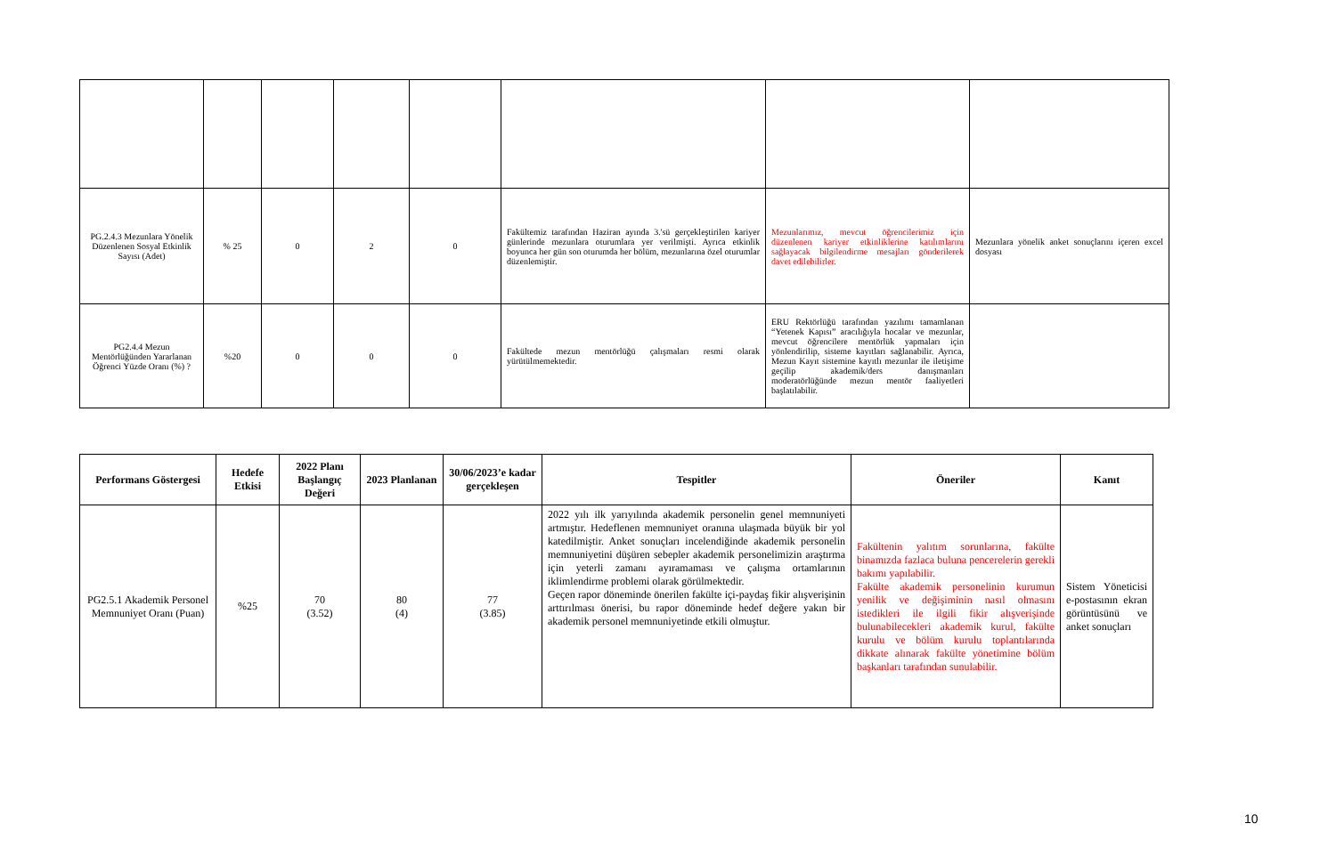| PG.2.4.3 Mezunlara Yönelik Düzenlenen Sosyal Etkinlik Sayısı (Adet) | % 25 | 0 | 2 | 0 | Fakültemiz tarafından Haziran ayında 3.'sü gerçekleştirilen kariyer günlerinde mezunlara oturumlara yer verilmişti. Ayrıca etkinlik boyunca her gün son oturumda her bölüm, mezunlarına özel oturumlar düzenlemiştir. | Mezunlarımız, mevcut öğrencilerimiz için düzenlenen kariyer etkinliklerine katılımlarını sağlayacak bilgilendirme mesajları gönderilerek davet edilebilirler. | Mezunlara yönelik anket sonuçlarını içeren excel dosyası |
| PG2.4.4 Mezun Mentörlüğünden Yararlanan Öğrenci Yüzde Oranı (%) ? | %20 | 0 | 0 | 0 | Fakültede mezun mentörlüğü çalışmaları resmi olarak yürütülmemektedir. | ERU Rektörlüğü tarafından yazılımı tamamlanan “Yetenek Kapısı” aracılığıyla hocalar ve mezunlar, mevcut öğrencilere mentörlük yapmaları için yönlendirilip, sisteme kayıtları sağlanabilir. Ayrıca, Mezun Kayıt sistemine kayıtlı mezunlar ile iletişime geçilip akademik/ders danışmanları moderatörlüğünde mezun mentör faaliyetleri başlatılabilir. | |
| Performans Göstergesi | Hedefe Etkisi | 2022 Planı Başlangıç Değeri | 2023 Planlanan | 30/06/2023’e kadar gerçekleşen | Tespitler | Öneriler | Kanıt |
| --- | --- | --- | --- | --- | --- | --- | --- |
| PG2.5.1 Akademik Personel Memnuniyet Oranı (Puan) | %25 | 70 (3.52) | 80 (4) | 77 (3.85) | 2022 yılı ilk yarıyılında akademik personelin genel memnuniyeti artmıştır. Hedeflenen memnuniyet oranına ulaşmada büyük bir yol katedilmiştir. Anket sonuçları incelendiğinde akademik personelin memnuniyetini düşüren sebepler akademik personelimizin araştırma için yeterli zamanı ayıramaması ve çalışma ortamlarının iklimlendirme problemi olarak görülmektedir. Geçen rapor döneminde önerilen fakülte içi-paydaş fikir alışverişinin arttırılması önerisi, bu rapor döneminde hedef değere yakın bir akademik personel memnuniyetinde etkili olmuştur. | Fakültenin yalıtım sorunlarına, fakülte binamızda fazlaca buluna pencerelerin gerekli bakımı yapılabilir. Fakülte akademik personelinin kurumun yenilik ve değişiminin nasıl olmasını istedikleri ile ilgili fikir alışverişinde bulunabilecekleri akademik kurul, fakülte kurulu ve bölüm kurulu toplantılarında dikkate alınarak fakülte yönetimine bölüm başkanları tarafından sunulabilir. | Sistem Yöneticisi e-postasının ekran görüntüsünü ve anket sonuçları |
10